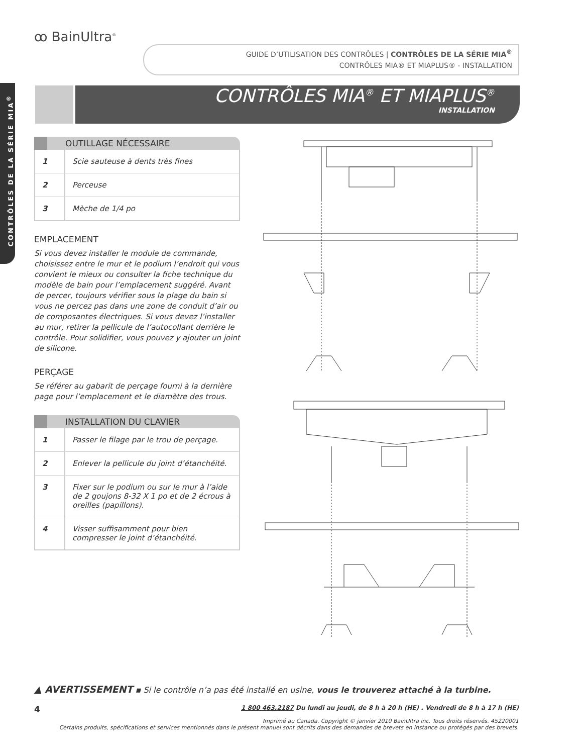ꝏ BainUltra<sup>®</sup>
GUIDE D’UTILISATION DES CONTRÔLES | CONTRÔLES DE LA SÉRIE MIA<sup>®</sup>
CONTRÔLES MIA® ET MIAPLUS® - INSTALLATION
CONTRÔLES DE LA SÉRIE MIA<sup>®</sup>
CONTRÔLES MIA<sup>®</sup> ET MIAPLUS<sup>®</sup>
INSTALLATION
OUTILLAGE NÉCESSAIRE
| 1 | Scie sauteuse à dents très fines |
| 2 | Perceuse |
| 3 | Mèche de 1/4 po |
EMPLACEMENT
Si vous devez installer le module de commande, choisissez entre le mur et le podium l’endroit qui vous convient le mieux ou consulter la fiche technique du modèle de bain pour l’emplacement suggéré. Avant de percer, toujours vérifier sous la plage du bain si vous ne percez pas dans une zone de conduit d’air ou de composantes électriques. Si vous devez l’installer au mur, retirer la pellicule de l’autocollant derrière le contrôle. Pour solidifier, vous pouvez y ajouter un joint de silicone.
PERÇAGE
Se référer au gabarit de perçage fourni à la dernière page pour l’emplacement et le diamètre des trous.
INSTALLATION DU CLAVIER
| 1 | Passer le filage par le trou de perçage. |
| 2 | Enlever la pellicule du joint d’étanchéité. |
| 3 | Fixer sur le podium ou sur le mur à l’aide de 2 goujons 8-32 X 1 po et de 2 écrous à oreilles (papillons). |
| 4 | Visser suffisamment pour bien compresser le joint d’étanchéité. |
▲ AVERTISSEMENT ▪ Si le contrôle n’a pas été installé en usine, vous le trouverez attaché à la turbine.
4 1 800 463.2187 Du lundi au jeudi, de 8 h à 20 h (HE) . Vendredi de 8 h à 17 h (HE)
Imprimé au Canada. Copyright © janvier 2010 BainUltra inc. Tous droits réservés. 45220001
Certains produits, spécifications et services mentionnés dans le présent manuel sont décrits dans des demandes de brevets en instance ou protégés par des brevets.